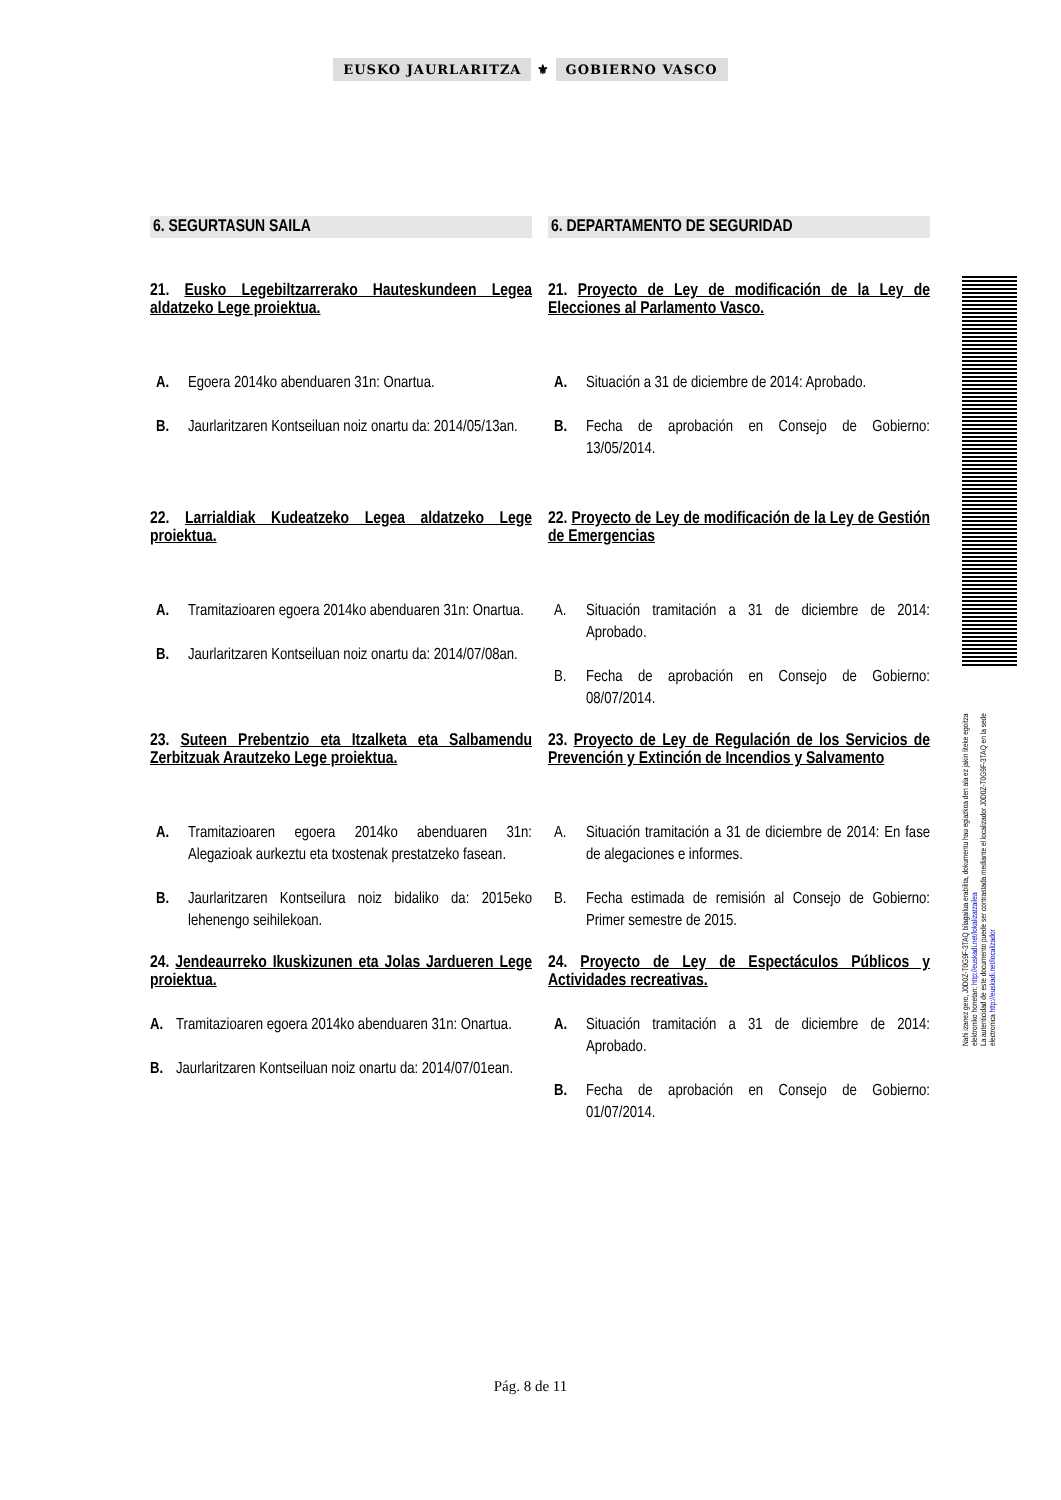EUSKO JAURLARITZA ⚜ GOBIERNO VASCO
6. SEGURTASUN SAILA 6. DEPARTAMENTO DE SEGURIDAD
21. Eusko Legebiltzarrerako Hauteskundeen Legea aldatzeko Lege proiektua.
21. Proyecto de Ley de modificación de la Ley de Elecciones al Parlamento Vasco.
A. Egoera 2014ko abenduaren 31n: Onartua.
B. Jaurlaritzaren Kontseiluan noiz onartu da: 2014/05/13an.
A. Situación a 31 de diciembre de 2014: Aprobado.
B. Fecha de aprobación en Consejo de Gobierno: 13/05/2014.
22. Larrialdiak Kudeatzeko Legea aldatzeko Lege proiektua.
22. Proyecto de Ley de modificación de la Ley de Gestión de Emergencias
A. Tramitazioaren egoera 2014ko abenduaren 31n: Onartua.
B. Jaurlaritzaren Kontseiluan noiz onartu da: 2014/07/08an.
A. Situación tramitación a 31 de diciembre de 2014: Aprobado.
B. Fecha de aprobación en Consejo de Gobierno: 08/07/2014.
23. Suteen Prebentzio eta Itzalketa eta Salbamendu Zerbitzuak Arautzeko Lege proiektua.
23. Proyecto de Ley de Regulación de los Servicios de Prevención y Extinción de Incendios y Salvamento
A. Tramitazioaren egoera 2014ko abenduaren 31n: Alegazioak aurkeztu eta txostenak prestatzeko fasean.
B. Jaurlaritzaren Kontseilura noiz bidaliko da: 2015eko lehenengo seihilekoan.
A. Situación tramitación a 31 de diciembre de 2014: En fase de alegaciones e informes.
B. Fecha estimada de remisión al Consejo de Gobierno: Primer semestre de 2015.
24. Jendeaurreko Ikuskizunen eta Jolas Jardueren Lege proiektua.
24. Proyecto de Ley de Espectáculos Públicos y Actividades recreativas.
A. Tramitazioaren egoera 2014ko abenduaren 31n: Onartua.
B. Jaurlaritzaren Kontseiluan noiz onartu da: 2014/07/01ean.
A. Situación tramitación a 31 de diciembre de 2014: Aprobado.
B. Fecha de aprobación en Consejo de Gobierno: 01/07/2014.
Nahi izanez gero, J0D0Z-T0G9F-3TAQ bilagailua erabilita, dokumentu hau egiazkoa den ala ez jakin liteke egoitza elektroniko honetan: http://euskadi.net/lokalizatzailea
La autenticidad de este documento puede ser contrastada mediante el localizador J0D0Z-T0G9F-3TAQ en la sede electronica http://euskadi.net/localizador
Pág. 8 de 11